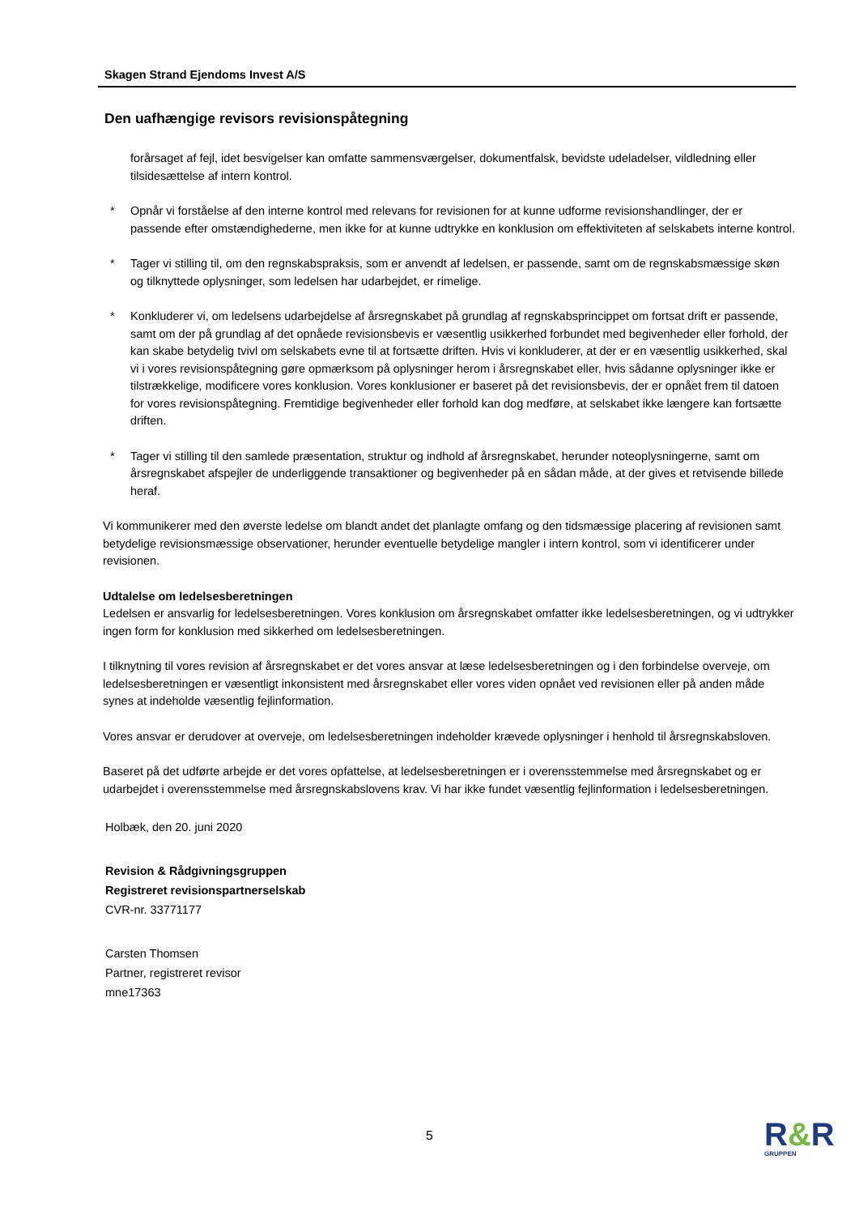Skagen Strand Ejendoms Invest A/S
Den uafhængige revisors revisionspåtegning
forårsaget af fejl, idet besvigelser kan omfatte sammensværgelser, dokumentfalsk, bevidste udeladelser, vildledning eller tilsidesættelse af intern kontrol.
* Opnår vi forståelse af den interne kontrol med relevans for revisionen for at kunne udforme revisionshandlinger, der er passende efter omstændighederne, men ikke for at kunne udtrykke en konklusion om effektiviteten af selskabets interne kontrol.
* Tager vi stilling til, om den regnskabspraksis, som er anvendt af ledelsen, er passende, samt om de regnskabsmæssige skøn og tilknyttede oplysninger, som ledelsen har udarbejdet, er rimelige.
* Konkluderer vi, om ledelsens udarbejdelse af årsregnskabet på grundlag af regnskabsprincippet om fortsat drift er passende, samt om der på grundlag af det opnåede revisionsbevis er væsentlig usikkerhed forbundet med begivenheder eller forhold, der kan skabe betydelig tvivl om selskabets evne til at fortsætte driften. Hvis vi konkluderer, at der er en væsentlig usikkerhed, skal vi i vores revisionspåtegning gøre opmærksom på oplysninger herom i årsregnskabet eller, hvis sådanne oplysninger ikke er tilstrækkelige, modificere vores konklusion. Vores konklusioner er baseret på det revisionsbevis, der er opnået frem til datoen for vores revisionspåtegning. Fremtidige begivenheder eller forhold kan dog medføre, at selskabet ikke længere kan fortsætte driften.
* Tager vi stilling til den samlede præsentation, struktur og indhold af årsregnskabet, herunder noteoplysningerne, samt om årsregnskabet afspejler de underliggende transaktioner og begivenheder på en sådan måde, at der gives et retvisende billede heraf.
Vi kommunikerer med den øverste ledelse om blandt andet det planlagte omfang og den tidsmæssige placering af revisionen samt betydelige revisionsmæssige observationer, herunder eventuelle betydelige mangler i intern kontrol, som vi identificerer under revisionen.
Udtalelse om ledelsesberetningen
Ledelsen er ansvarlig for ledelsesberetningen. Vores konklusion om årsregnskabet omfatter ikke ledelsesberetningen, og vi udtrykker ingen form for konklusion med sikkerhed om ledelsesberetningen.
I tilknytning til vores revision af årsregnskabet er det vores ansvar at læse ledelsesberetningen og i den forbindelse overveje, om ledelsesberetningen er væsentligt inkonsistent med årsregnskabet eller vores viden opnået ved revisionen eller på anden måde synes at indeholde væsentlig fejlinformation.
Vores ansvar er derudover at overveje, om ledelsesberetningen indeholder krævede oplysninger i henhold til årsregnskabsloven.
Baseret på det udførte arbejde er det vores opfattelse, at ledelsesberetningen er i overensstemmelse med årsregnskabet og er udarbejdet i overensstemmelse med årsregnskabslovens krav. Vi har ikke fundet væsentlig fejlinformation i ledelsesberetningen.
Holbæk, den 20. juni 2020
Revision & Rådgivningsgruppen
Registreret revisionspartnerselskab
CVR-nr. 33771177
Carsten Thomsen
Partner, registreret revisor
mne17363
5 R&R
GRUPPEN